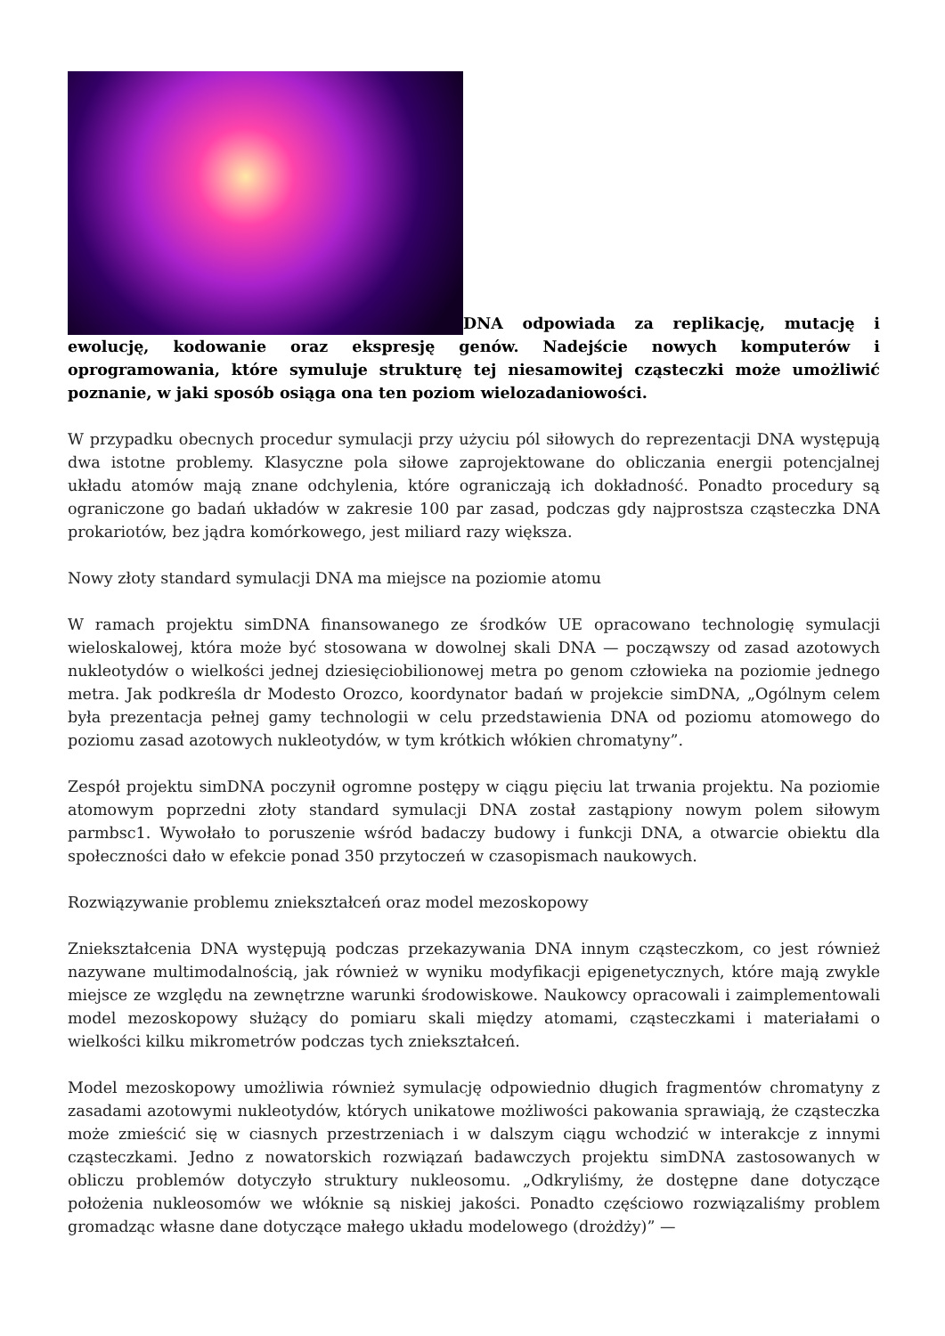DNA odpowiada za replikację, mutację i ewolucję, kodowanie oraz ekspresję genów. Nadejście nowych komputerów i oprogramowania, które symuluje strukturę tej niesamowitej cząsteczki może umożliwić poznanie, w jaki sposób osiąga ona ten poziom wielozadaniowości.
W przypadku obecnych procedur symulacji przy użyciu pól siłowych do reprezentacji DNA występują dwa istotne problemy. Klasyczne pola siłowe zaprojektowane do obliczania energii potencjalnej układu atomów mają znane odchylenia, które ograniczają ich dokładność. Ponadto procedury są ograniczone go badań układów w zakresie 100 par zasad, podczas gdy najprostsza cząsteczka DNA prokariotów, bez jądra komórkowego, jest miliard razy większa.
Nowy złoty standard symulacji DNA ma miejsce na poziomie atomu
W ramach projektu simDNA finansowanego ze środków UE opracowano technologię symulacji wieloskalowej, która może być stosowana w dowolnej skali DNA — począwszy od zasad azotowych nukleotydów o wielkości jednej dziesięciobilionowej metra po genom człowieka na poziomie jednego metra. Jak podkreśla dr Modesto Orozco, koordynator badań w projekcie simDNA, „Ogólnym celem była prezentacja pełnej gamy technologii w celu przedstawienia DNA od poziomu atomowego do poziomu zasad azotowych nukleotydów, w tym krótkich włókien chromatyny”.
Zespół projektu simDNA poczynił ogromne postępy w ciągu pięciu lat trwania projektu. Na poziomie atomowym poprzedni złoty standard symulacji DNA został zastąpiony nowym polem siłowym parmbsc1. Wywołało to poruszenie wśród badaczy budowy i funkcji DNA, a otwarcie obiektu dla społeczności dało w efekcie ponad 350 przytoczeń w czasopismach naukowych.
Rozwiązywanie problemu zniekształceń oraz model mezoskopowy
Zniekształcenia DNA występują podczas przekazywania DNA innym cząsteczkom, co jest również nazywane multimodalnością, jak również w wyniku modyfikacji epigenetycznych, które mają zwykle miejsce ze względu na zewnętrzne warunki środowiskowe. Naukowcy opracowali i zaimplementowali model mezoskopowy służący do pomiaru skali między atomami, cząsteczkami i materiałami o wielkości kilku mikrometrów podczas tych zniekształceń.
Model mezoskopowy umożliwia również symulację odpowiednio długich fragmentów chromatyny z zasadami azotowymi nukleotydów, których unikatowe możliwości pakowania sprawiają, że cząsteczka może zmieścić się w ciasnych przestrzeniach i w dalszym ciągu wchodzić w interakcje z innymi cząsteczkami. Jedno z nowatorskich rozwiązań badawczych projektu simDNA zastosowanych w obliczu problemów dotyczyło struktury nukleosomu. „Odkryliśmy, że dostępne dane dotyczące położenia nukleosomów we włóknie są niskiej jakości. Ponadto częściowo rozwiązaliśmy problem gromadząc własne dane dotyczące małego układu modelowego (drożdży)” —